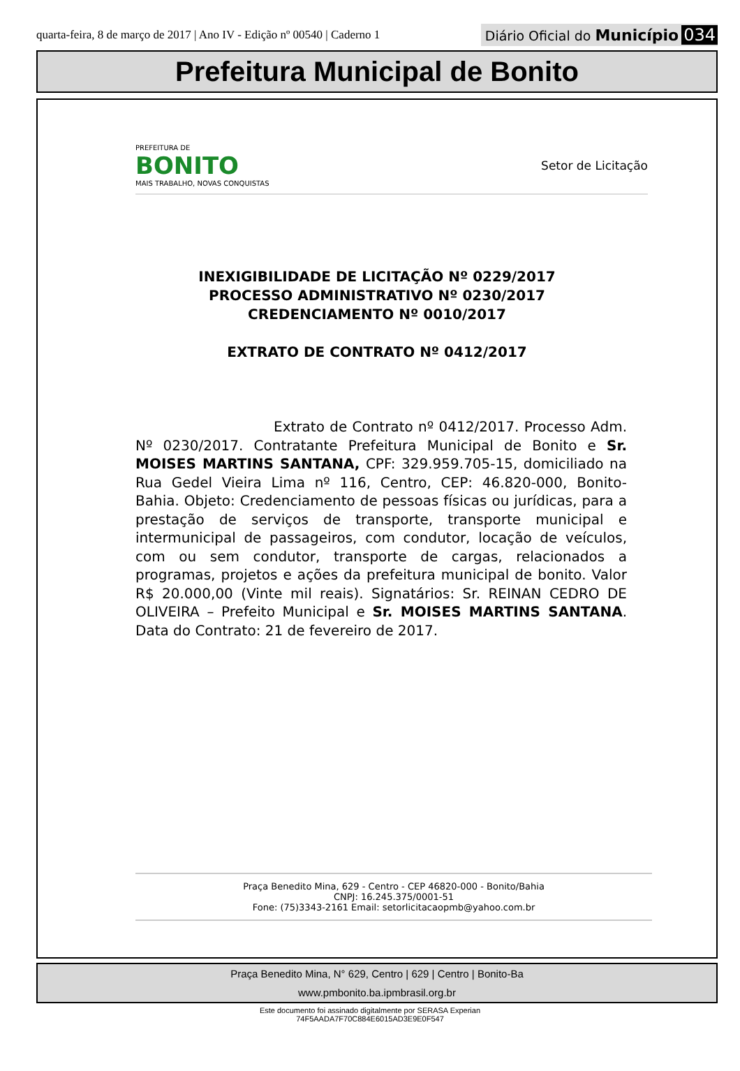quarta-feira, 8 de março de 2017 | Ano IV - Edição nº 00540 | Caderno 1
Diário Oficial do Município 034
Prefeitura Municipal de Bonito
PREFEITURA DE
BONITO
MAIS TRABALHO, NOVAS CONQUISTAS
Setor de Licitação
INEXIGIBILIDADE DE LICITAÇÃO Nº 0229/2017
PROCESSO ADMINISTRATIVO Nº 0230/2017
CREDENCIAMENTO Nº 0010/2017
EXTRATO DE CONTRATO Nº 0412/2017
Extrato de Contrato nº 0412/2017. Processo Adm. Nº 0230/2017. Contratante Prefeitura Municipal de Bonito e Sr. MOISES MARTINS SANTANA, CPF: 329.959.705-15, domiciliado na Rua Gedel Vieira Lima nº 116, Centro, CEP: 46.820-000, Bonito- Bahia. Objeto: Credenciamento de pessoas físicas ou jurídicas, para a prestação de serviços de transporte, transporte municipal e intermunicipal de passageiros, com condutor, locação de veículos, com ou sem condutor, transporte de cargas, relacionados a programas, projetos e ações da prefeitura municipal de bonito. Valor R$ 20.000,00 (Vinte mil reais). Signatários: Sr. REINAN CEDRO DE OLIVEIRA – Prefeito Municipal e Sr. MOISES MARTINS SANTANA. Data do Contrato: 21 de fevereiro de 2017.
Praça Benedito Mina, 629 - Centro - CEP 46820-000 - Bonito/Bahia
CNPJ: 16.245.375/0001-51
Fone: (75)3343-2161 Email: setorlicitacaopmb@yahoo.com.br
Praça Benedito Mina, N° 629, Centro | 629 | Centro | Bonito-Ba
www.pmbonito.ba.ipmbrasil.org.br
Este documento foi assinado digitalmente por SERASA Experian
74F5AADA7F70C884E6015AD3E9E0F547